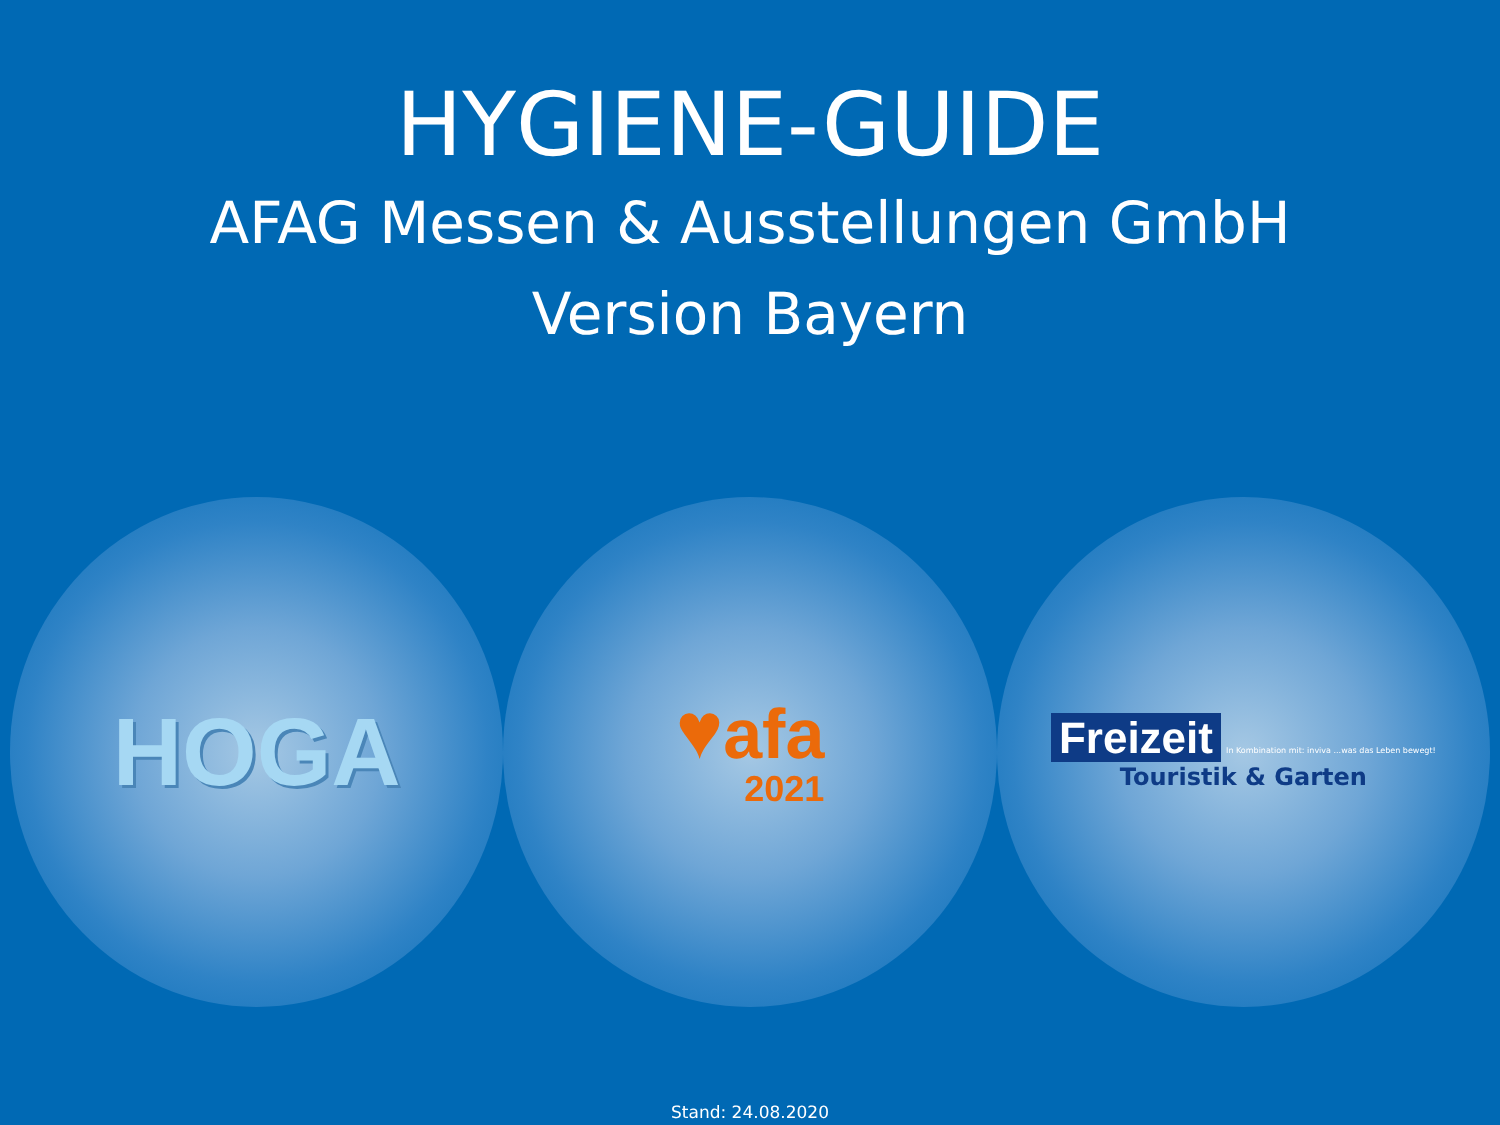HYGIENE-GUIDE
AFAG Messen & Ausstellungen GmbH
Version Bayern
HOGA
♥afa
2021
Freizeit In Kombination mit: inviva ...was das Leben bewegt!
Touristik & Garten
Stand: 24.08.2020